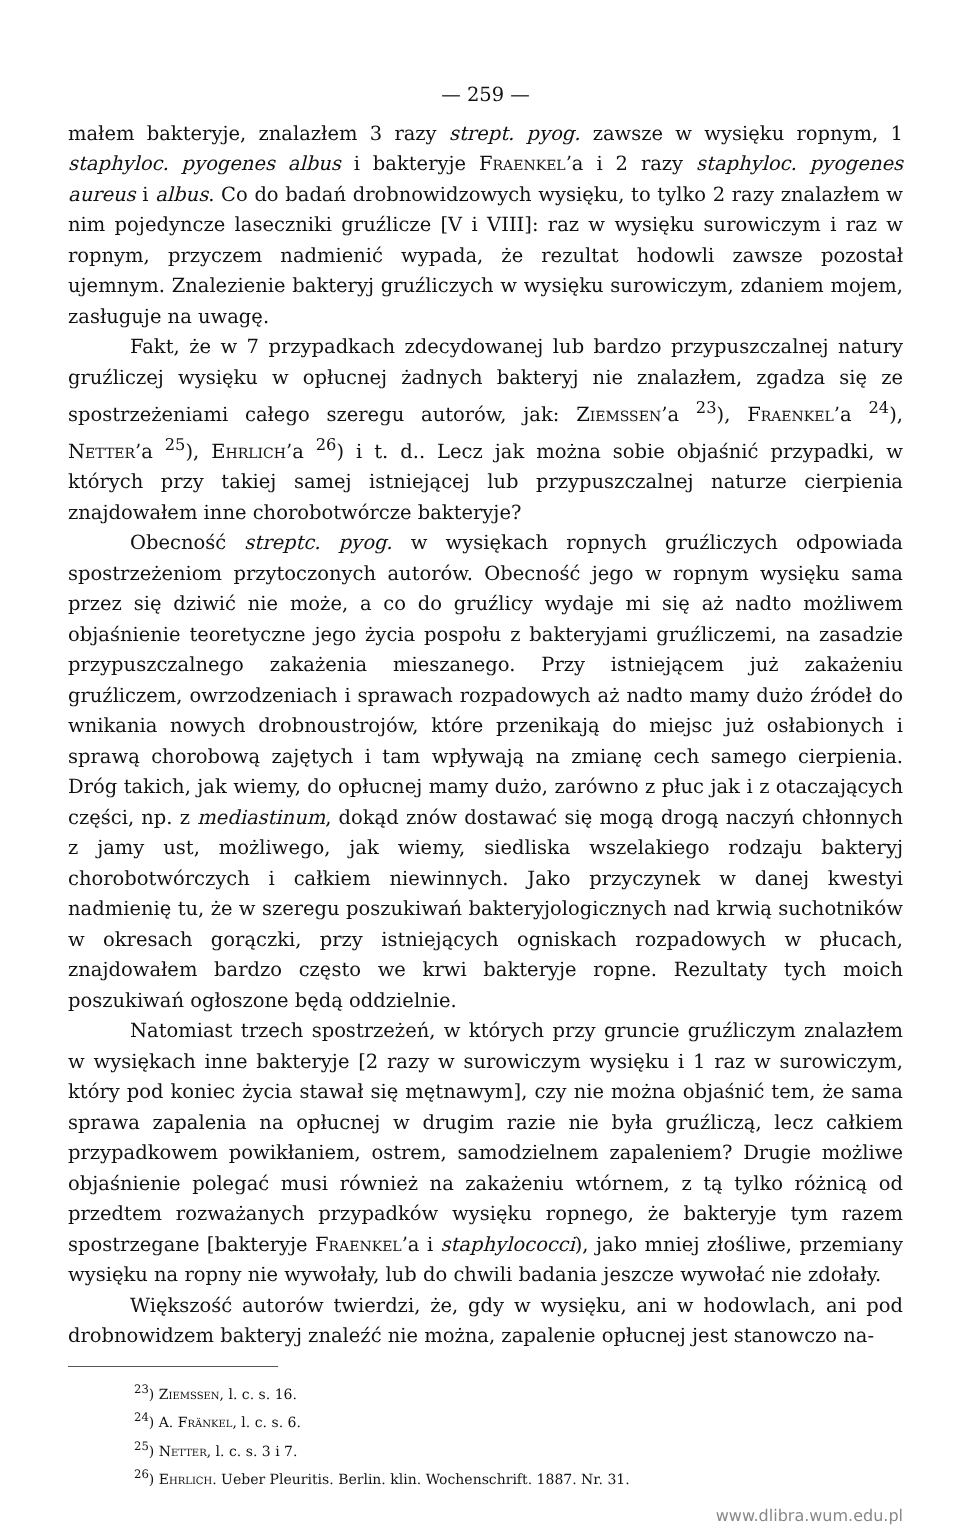— 259 —
małem bakteryje, znalazłem 3 razy strept. pyog. zawsze w wysięku ropnym, 1 staphyloc. pyogenes albus i bakteryje Fraenkel’a i 2 razy staphyloc. pyogenes aureus i albus. Co do badań drobnowidzowych wysięku, to tylko 2 razy znalazłem w nim pojedyncze laseczniki gruźlicze [V i VIII]: raz w wysięku surowiczym i raz w ropnym, przyczem nadmienić wypada, że rezultat hodowli zawsze pozostał ujemnym. Znalezienie bakteryj gruźliczych w wysięku surowiczym, zdaniem mojem, zasługuje na uwagę.
Fakt, że w 7 przypadkach zdecydowanej lub bardzo przypuszczalnej natury gruźliczej wysięku w opłucnej żadnych bakteryj nie znalazłem, zgadza się ze spostrzeżeniami całego szeregu autorów, jak: Ziemssen’a <sup>23</sup>), Fraenkel’a <sup>24</sup>), Netter’a <sup>25</sup>), Ehrlich’a <sup>26</sup>) i t. d.. Lecz jak można sobie objaśnić przypadki, w których przy takiej samej istniejącej lub przypuszczalnej naturze cierpienia znajdowałem inne chorobotwórcze bakteryje?
Obecność streptc. pyog. w wysiękach ropnych gruźliczych odpowiada spostrzeżeniom przytoczonych autorów. Obecność jego w ropnym wysięku sama przez się dziwić nie może, a co do gruźlicy wydaje mi się aż nadto możliwem objaśnienie teoretyczne jego życia pospołu z bakteryjami gruźliczemi, na zasadzie przypuszczalnego zakażenia mieszanego. Przy istniejącem już zakażeniu gruźliczem, owrzodzeniach i sprawach rozpadowych aż nadto mamy dużo źródeł do wnikania nowych drobnoustrojów, które przenikają do miejsc już osłabionych i sprawą chorobową zajętych i tam wpływają na zmianę cech samego cierpienia. Dróg takich, jak wiemy, do opłucnej mamy dużo, zarówno z płuc jak i z otaczających części, np. z mediastinum, dokąd znów dostawać się mogą drogą naczyń chłonnych z jamy ust, możliwego, jak wiemy, siedliska wszelakiego rodzaju bakteryj chorobotwórczych i całkiem niewinnych. Jako przyczynek w danej kwestyi nadmienię tu, że w szeregu poszukiwań bakteryjologicznych nad krwią suchotników w okresach gorączki, przy istniejących ogniskach rozpadowych w płucach, znajdowałem bardzo często we krwi bakteryje ropne. Rezultaty tych moich poszukiwań ogłoszone będą oddzielnie.
Natomiast trzech spostrzeżeń, w których przy gruncie gruźliczym znalazłem w wysiękach inne bakteryje [2 razy w surowiczym wysięku i 1 raz w surowiczym, który pod koniec życia stawał się mętnawym], czy nie można objaśnić tem, że sama sprawa zapalenia na opłucnej w drugim razie nie była gruźliczą, lecz całkiem przypadkowem powikłaniem, ostrem, samodzielnem zapaleniem? Drugie możliwe objaśnienie polegać musi również na zakażeniu wtórnem, z tą tylko różnicą od przedtem rozważanych przypadków wysięku ropnego, że bakteryje tym razem spostrzegane [bakteryje Fraenkel’a i staphylococci), jako mniej złośliwe, przemiany wysięku na ropny nie wywołały, lub do chwili badania jeszcze wywołać nie zdołały.
Większość autorów twierdzi, że, gdy w wysięku, ani w hodowlach, ani pod drobnowidzem bakteryj znaleźć nie można, zapalenie opłucnej jest stanowczo na-
<sup>23</sup>) Ziemssen, l. c. s. 16.
<sup>24</sup>) A. Fränkel, l. c. s. 6.
<sup>25</sup>) Netter, l. c. s. 3 i 7.
<sup>26</sup>) Ehrlich. Ueber Pleuritis. Berlin. klin. Wochenschrift. 1887. Nr. 31.
www.dlibra.wum.edu.pl